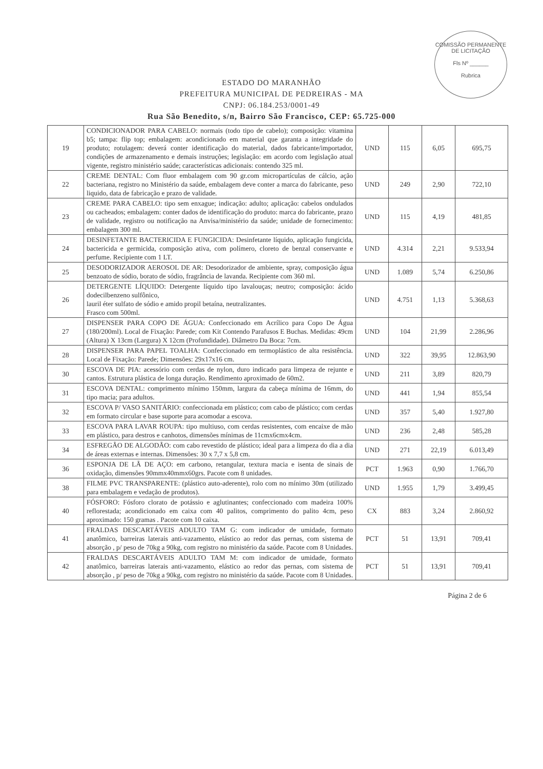COMISSÃO PERMANENTE DE LICITAÇÃO
Fls Nº ______
Rubrica
ESTADO DO MARANHÃO
PREFEITURA MUNICIPAL DE PEDREIRAS - MA
CNPJ: 06.184.253/0001-49
Rua São Benedito, s/n, Bairro São Francisco, CEP: 65.725-000
| 19 | CONDICIONADOR PARA CABELO: normais (todo tipo de cabelo); composição: vitamina b5; tampa: flip top; embalagem: acondicionado em material que garanta a integridade do produto; rotulagem: deverá conter identificação do material, dados fabricante/importador, condições de armazenamento e demais instruções; legislação: em acordo com legislação atual vigente, registro ministério saúde; características adicionais: contendo 325 ml. | UND | 115 | 6,05 | 695,75 |
| 22 | CREME DENTAL: Com fluor embalagem com 90 gr.com micropartículas de cálcio, ação bacteriana, registro no Ministério da saúde, embalagem deve conter a marca do fabricante, peso liquido, data de fabricação e prazo de validade. | UND | 249 | 2,90 | 722,10 |
| 23 | CREME PARA CABELO: tipo sem enxague; indicação: adulto; aplicação: cabelos ondulados ou cacheados; embalagem: conter dados de identificação do produto: marca do fabricante, prazo de validade, registro ou notificação na Anvisa/ministério da saúde; unidade de fornecimento: embalagem 300 ml. | UND | 115 | 4,19 | 481,85 |
| 24 | DESINFETANTE BACTERICIDA E FUNGICIDA: Desinfetante líquido, aplicação fungicida, bactericida e germicida, composição ativa, com polímero, cloreto de benzal conservante e perfume. Recipiente com 1 LT. | UND | 4.314 | 2,21 | 9.533,94 |
| 25 | DESODORIZADOR AEROSOL DE AR: Desodorizador de ambiente, spray, composição água benzoato de sódio, borato de sódio, fragrância de lavanda. Recipiente com 360 ml. | UND | 1.089 | 5,74 | 6.250,86 |
| 26 | DETERGENTE LÍQUIDO: Detergente líquido tipo lavalouças; neutro; composição: ácido dodecilbenzeno sulfônico, lauril éter sulfato de sódio e amido propil betaína, neutralizantes. Frasco com 500ml. | UND | 4.751 | 1,13 | 5.368,63 |
| 27 | DISPENSER PARA COPO DE ÁGUA: Confeccionado em Acrílico para Copo De Água (180/200ml). Local de Fixação: Parede; com Kit Contendo Parafusos E Buchas. Medidas: 49cm (Altura) X 13cm (Largura) X 12cm (Profundidade). Diâmetro Da Boca: 7cm. | UND | 104 | 21,99 | 2.286,96 |
| 28 | DISPENSER PARA PAPEL TOALHA: Confeccionado em termoplástico de alta resistência. Local de Fixação: Parede; Dimensões: 29x17x16 cm. | UND | 322 | 39,95 | 12.863,90 |
| 30 | ESCOVA DE PIA: acessório com cerdas de nylon, duro indicado para limpeza de rejunte e cantos. Estrutura plástica de longa duração. Rendimento aproximado de 60m2. | UND | 211 | 3,89 | 820,79 |
| 31 | ESCOVA DENTAL: comprimento mínimo 150mm, largura da cabeça mínima de 16mm, do tipo macia; para adultos. | UND | 441 | 1,94 | 855,54 |
| 32 | ESCOVA P/ VASO SANITÁRIO: confeccionada em plástico; com cabo de plástico; com cerdas em formato circular e base suporte para acomodar a escova. | UND | 357 | 5,40 | 1.927,80 |
| 33 | ESCOVA PARA LAVAR ROUPA: tipo multiuso, com cerdas resistentes, com encaixe de mão em plástico, para destros e canhotos, dimensões mínimas de 11cmx6cmx4cm. | UND | 236 | 2,48 | 585,28 |
| 34 | ESFREGÃO DE ALGODÃO: com cabo revestido de plástico; ideal para a limpeza do dia a dia de áreas externas e internas. Dimensões: 30 x 7,7 x 5,8 cm. | UND | 271 | 22,19 | 6.013,49 |
| 36 | ESPONJA DE LÃ DE AÇO: em carbono, retangular, textura macia e isenta de sinais de oxidação, dimensões 90mmx40mmx60grs. Pacote com 8 unidades. | PCT | 1.963 | 0,90 | 1.766,70 |
| 38 | FILME PVC TRANSPARENTE: (plástico auto-aderente), rolo com no mínimo 30m (utilizado para embalagem e vedação de produtos). | UND | 1.955 | 1,79 | 3.499,45 |
| 40 | FÓSFORO: Fósforo clorato de potássio e aglutinantes; confeccionado com madeira 100% reflorestada; acondicionado em caixa com 40 palitos, comprimento do palito 4cm, peso aproximado: 150 gramas . Pacote com 10 caixa. | CX | 883 | 3,24 | 2.860,92 |
| 41 | FRALDAS DESCARTÁVEIS ADULTO TAM G: com indicador de umidade, formato anatômico, barreiras laterais anti-vazamento, elástico ao redor das pernas, com sistema de absorção , p/ peso de 70kg a 90kg, com registro no ministério da saúde. Pacote com 8 Unidades. | PCT | 51 | 13,91 | 709,41 |
| 42 | FRALDAS DESCARTÁVEIS ADULTO TAM M: com indicador de umidade, formato anatômico, barreiras laterais anti-vazamento, elástico ao redor das pernas, com sistema de absorção , p/ peso de 70kg a 90kg, com registro no ministério da saúde. Pacote com 8 Unidades. | PCT | 51 | 13,91 | 709,41 |
Página 2 de 6